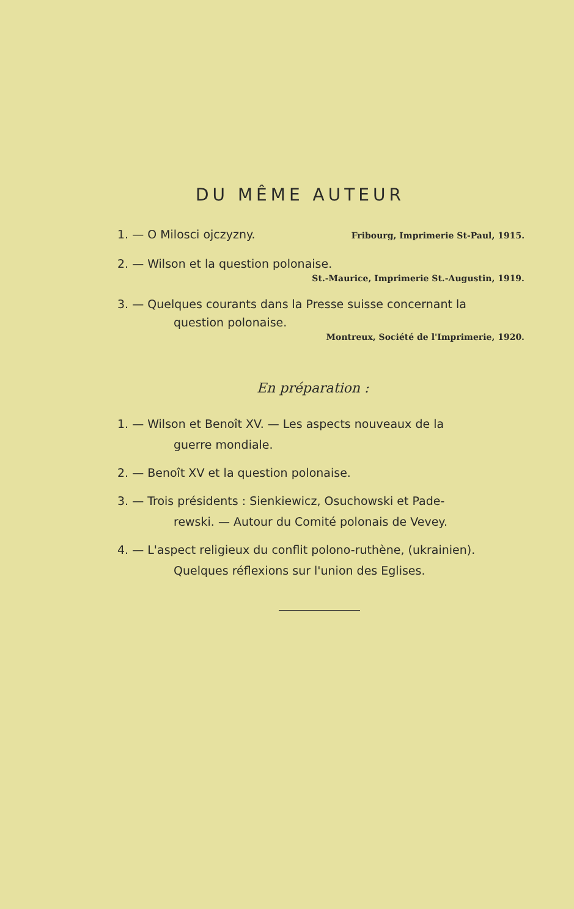DU MÊME AUTEUR
1. — O Milosci ojczyzny. Fribourg, Imprimerie St-Paul, 1915.
2. — Wilson et la question polonaise.
St.-Maurice, Imprimerie St.-Augustin, 1919.
3. — Quelques courants dans la Presse suisse concernant la
question polonaise.
Montreux, Société de l'Imprimerie, 1920.
En préparation :
1. — Wilson et Benoît XV. — Les aspects nouveaux de la
guerre mondiale.
2. — Benoît XV et la question polonaise.
3. — Trois présidents : Sienkiewicz, Osuchowski et Pade-
rewski. — Autour du Comité polonais de Vevey.
4. — L'aspect religieux du conflit polono-ruthène, (ukrainien).
Quelques réflexions sur l'union des Eglises.